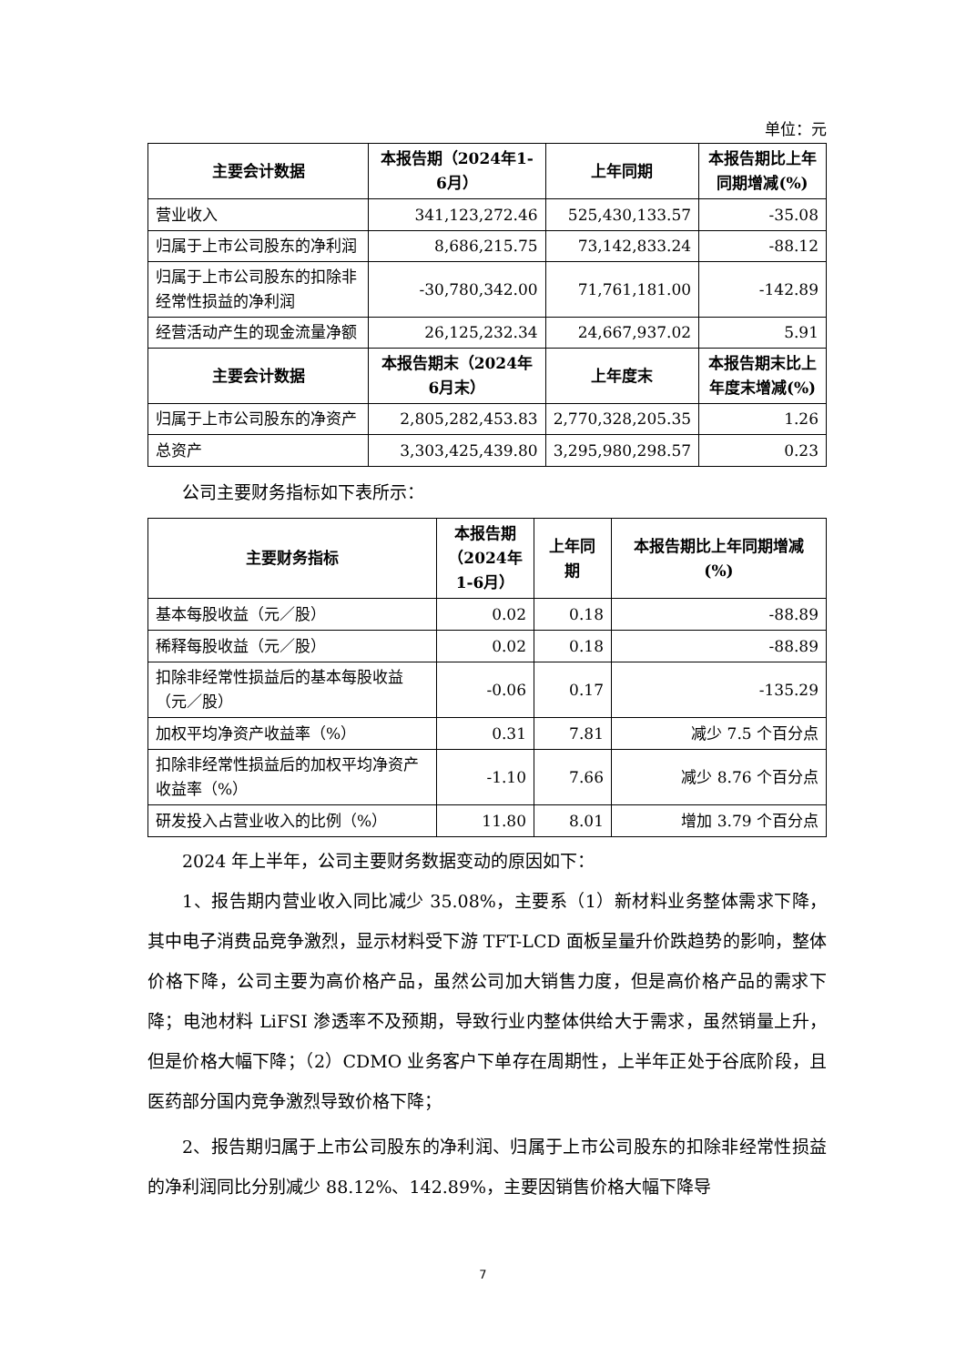单位：元
| 主要会计数据 | 本报告期（2024年1-6月） | 上年同期 | 本报告期比上年同期增减(%) |
| --- | --- | --- | --- |
| 营业收入 | 341,123,272.46 | 525,430,133.57 | -35.08 |
| 归属于上市公司股东的净利润 | 8,686,215.75 | 73,142,833.24 | -88.12 |
| 归属于上市公司股东的扣除非经常性损益的净利润 | -30,780,342.00 | 71,761,181.00 | -142.89 |
| 经营活动产生的现金流量净额 | 26,125,232.34 | 24,667,937.02 | 5.91 |
| 主要会计数据 | 本报告期末（2024年6月末） | 上年度末 | 本报告期末比上年度末增减(%) |
| 归属于上市公司股东的净资产 | 2,805,282,453.83 | 2,770,328,205.35 | 1.26 |
| 总资产 | 3,303,425,439.80 | 3,295,980,298.57 | 0.23 |
公司主要财务指标如下表所示：
| 主要财务指标 | 本报告期（2024年1-6月） | 上年同期 | 本报告期比上年同期增减(%) |
| --- | --- | --- | --- |
| 基本每股收益（元／股） | 0.02 | 0.18 | -88.89 |
| 稀释每股收益（元／股） | 0.02 | 0.18 | -88.89 |
| 扣除非经常性损益后的基本每股收益（元／股） | -0.06 | 0.17 | -135.29 |
| 加权平均净资产收益率（%） | 0.31 | 7.81 | 减少 7.5 个百分点 |
| 扣除非经常性损益后的加权平均净资产收益率（%） | -1.10 | 7.66 | 减少 8.76 个百分点 |
| 研发投入占营业收入的比例（%） | 11.80 | 8.01 | 增加 3.79 个百分点 |
2024 年上半年，公司主要财务数据变动的原因如下：
1、报告期内营业收入同比减少 35.08%，主要系（1）新材料业务整体需求下降，其中电子消费品竞争激烈，显示材料受下游 TFT-LCD 面板呈量升价跌趋势的影响，整体价格下降，公司主要为高价格产品，虽然公司加大销售力度，但是高价格产品的需求下降；电池材料 LiFSI 渗透率不及预期，导致行业内整体供给大于需求，虽然销量上升，但是价格大幅下降；（2）CDMO 业务客户下单存在周期性，上半年正处于谷底阶段，且医药部分国内竞争激烈导致价格下降；
2、报告期归属于上市公司股东的净利润、归属于上市公司股东的扣除非经常性损益的净利润同比分别减少 88.12%、142.89%，主要因销售价格大幅下降导
7